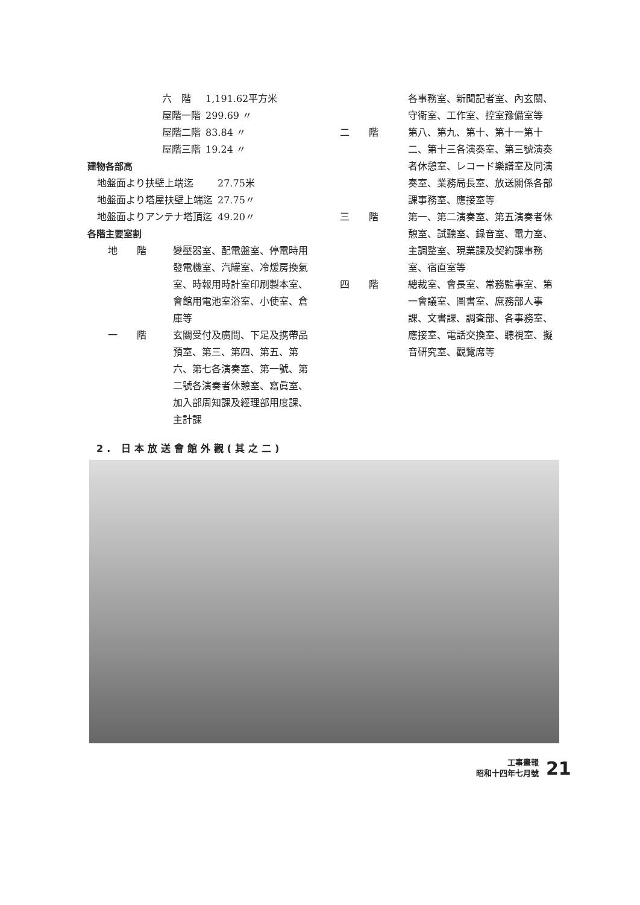| 六 階 | 1,191.62平方米 |
| 屋階一階 | 299.69 〃 |
| 屋階二階 | 83.84 〃 |
| 屋階三階 | 19.24 〃 |
建物各部高
| 地盤面より扶壁上端迄 | 27.75米 |
| 地盤面より塔屋扶壁上端迄 | 27.75〃 |
| 地盤面よりアンテナ塔頂迄 | 49.20〃 |
各階主要室割
| 地 階 | 變壓器室、配電盤室、停電時用發電機室、汽罐室、冷煖房換氣室、時報用時計室印刷製本室、會館用電池室浴室、小使室、倉庫等 |
| 一 階 | 玄關受付及廣間、下足及携帶品預室、第三、第四、第五、第六、第七各演奏室、第一號、第二號各演奏者休憩室、寫眞室、加入部周知課及經理部用度課、主計課 |
| | 各事務室、新聞記者室、內玄關、守衞室、工作室、控室豫備室等 |
| 二 階 | 第八、第九、第十、第十一第十二、第十三各演奏室、第三號演奏者休憩室、レコード樂譜室及同演奏室、業務局長室、放送關係各部課事務室、應接室等 |
| 三 階 | 第一、第二演奏室、第五演奏者休憩室、試聽室、錄音室、電力室、主調整室、現業課及契約課事務室、宿直室等 |
| 四 階 | 總裁室、會長室、常務監事室、第一會議室、圖書室、庶務部人事課、文書課、調査部、各事務室、應接室、電話交換室、聽視室、擬音研究室、觀覽席等 |
2. 日本放送會館外觀(其之二)
工事畫報
昭和十四年七月號
21